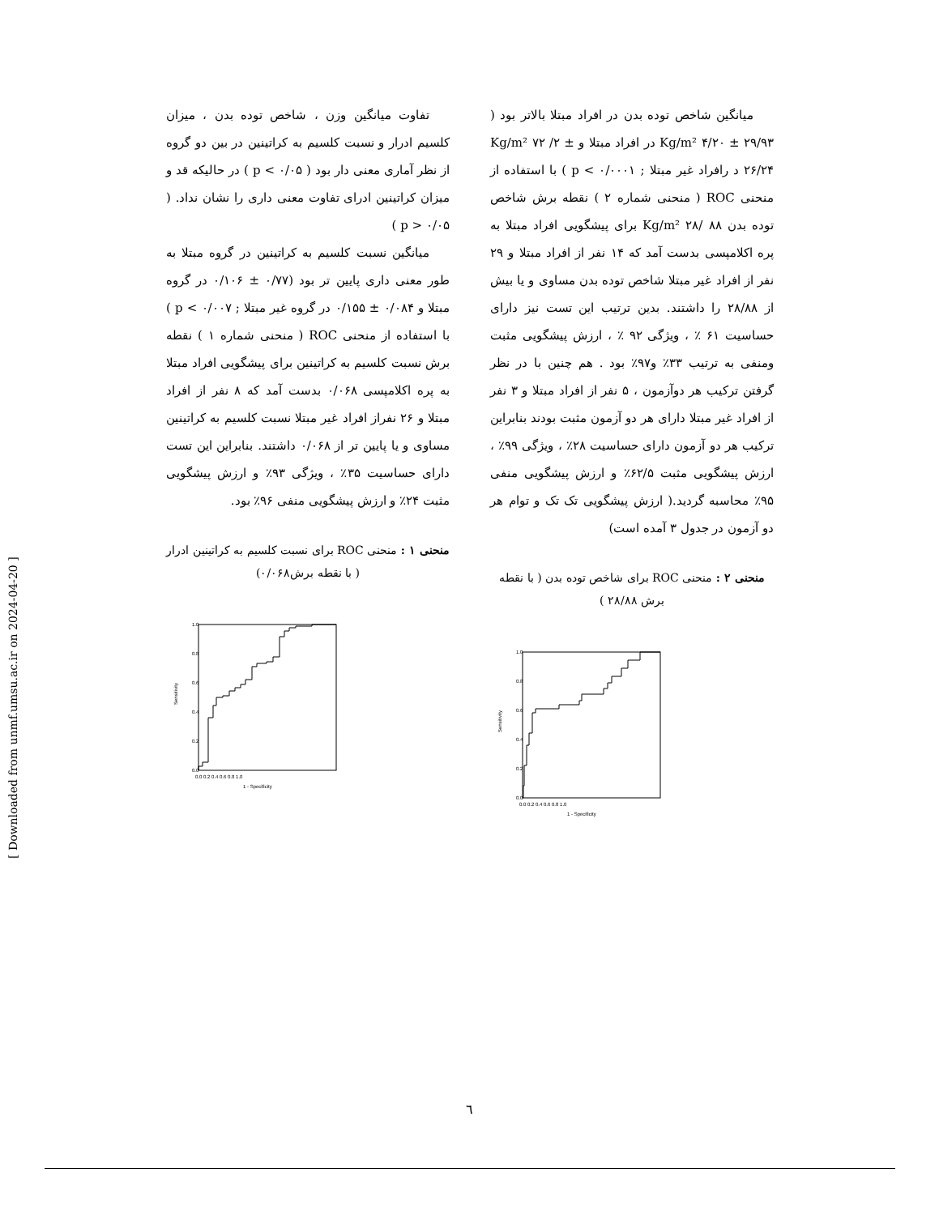تفاوت میانگین وزن ، شاخص توده بدن ، میزان کلسیم ادرار و نسبت کلسیم به کراتینین در بین دو گروه از نظر آماری معنی دار بود ( p < ۰/۰۵ ) در حالیکه قد و میزان کراتینین ادرای تفاوت معنی داری را نشان نداد. ( p > ۰/۰۵ )
میانگین نسبت کلسیم به کراتینین در گروه مبتلا به طور معنی داری پایین تر بود (۰/۷۷ ± ۰/۱۰۶ در گروه مبتلا و ۰/۰۸۴ ± ۰/۱۵۵ در گروه غیر مبتلا ; p < ۰/۰۰۷ ) با استفاده از منحنی ROC ( منحنی شماره ۱ ) نقطه برش نسبت کلسیم به کراتینین برای پیشگویی افراد مبتلا به پره اکلامپسی ۰/۰۶۸ بدست آمد که ۸ نفر از افراد مبتلا و ۲۶ نفراز افراد غیر مبتلا نسبت کلسیم به کراتینین مساوی و یا پایین تر از ۰/۰۶۸ داشتند. بنابراین این تست دارای حساسیت ۳۵٪ ، ویژگی ۹۳٪ و ارزش پیشگویی مثبت ۲۴٪ و ارزش پیشگویی منفی ۹۶٪ بود.
منحنی ۱ : منحنی ROC برای نسبت کلسیم به کراتینین ادرار ( با نقطه برش۰/۰۶۸)
Sensitivity
1.0
0.8
0.6
0.4
0.2
0.0
0.0 0.2 0.4 0.6 0.8 1.0
1 - Specificity
میانگین شاخص توده بدن در افراد مبتلا بالاتر بود ( Kg/m² ۴/۲۰ ± ۲۹/۹۳ در افراد مبتلا و Kg/m² ۷۲ /۲ ± ۲۶/۲۴ د رافراد غیر مبتلا ; p < ۰/۰۰۰۱ ) با استفاده از منحنی ROC ( منحنی شماره ۲ ) نقطه برش شاخص توده بدن Kg/m² ۲۸/ ۸۸ برای پیشگویی افراد مبتلا به پره اکلامپسی بدست آمد که ۱۴ نفر از افراد مبتلا و ۲۹ نفر از افراد غیر مبتلا شاخص توده بدن مساوی و یا بیش از ۲۸/۸۸ را داشتند. بدین ترتیب این تست نیز دارای حساسیت ۶۱ ٪ ، ویژگی ۹۲ ٪ ، ارزش پیشگویی مثبت ومنفی به ترتیب ۳۳٪ و۹۷٪ بود . هم چنین با در نظر گرفتن ترکیب هر دوآزمون ، ۵ نفر از افراد مبتلا و ۳ نفر از افراد غیر مبتلا دارای هر دو آزمون مثبت بودند بنابراین ترکیب هر دو آزمون دارای حساسیت ۲۸٪ ، ویژگی ۹۹٪ ، ارزش پیشگویی مثبت ۶۲/۵٪ و ارزش پیشگویی منفی ۹۵٪ محاسبه گردید.( ارزش پیشگویی تک تک و توام هر دو آزمون در جدول ۳ آمده است)
منحنی ۲ : منحنی ROC برای شاخص توده بدن ( با نقطه برش ۲۸/۸۸ )
Sensitivity
1.0
0.8
0.6
0.4
0.2
0.0
0.0 0.2 0.4 0.6 0.8 1.0
1 - Specificity
[ Downloaded from unmf.umsu.ac.ir on 2024-04-20 ]
٦